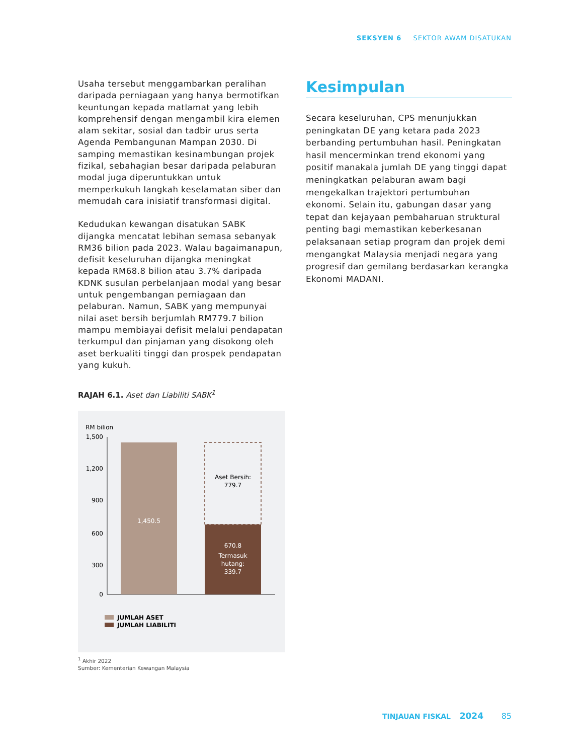SEKSYEN 6 SEKTOR AWAM DISATUKAN
Usaha tersebut menggambarkan peralihan daripada perniagaan yang hanya bermotifkan keuntungan kepada matlamat yang lebih komprehensif dengan mengambil kira elemen alam sekitar, sosial dan tadbir urus serta Agenda Pembangunan Mampan 2030. Di samping memastikan kesinambungan projek fizikal, sebahagian besar daripada pelaburan modal juga diperuntukkan untuk memperkukuh langkah keselamatan siber dan memudah cara inisiatif transformasi digital.
Kedudukan kewangan disatukan SABK dijangka mencatat lebihan semasa sebanyak RM36 bilion pada 2023. Walau bagaimanapun, defisit keseluruhan dijangka meningkat kepada RM68.8 bilion atau 3.7% daripada KDNK susulan perbelanjaan modal yang besar untuk pengembangan perniagaan dan pelaburan. Namun, SABK yang mempunyai nilai aset bersih berjumlah RM779.7 bilion mampu membiayai defisit melalui pendapatan terkumpul dan pinjaman yang disokong oleh aset berkualiti tinggi dan prospek pendapatan yang kukuh.
RAJAH 6.1. Aset dan Liabiliti SABK<sup>1</sup>
RM bilion
1,500
1,200
900
600
300
0
1,450.5
Aset Bersih:
779.7
670.8
Termasuk
hutang:
339.7
JUMLAH ASET
JUMLAH LIABILITI
<sup>1</sup> Akhir 2022
Sumber: Kementerian Kewangan Malaysia
Kesimpulan
Secara keseluruhan, CPS menunjukkan peningkatan DE yang ketara pada 2023 berbanding pertumbuhan hasil. Peningkatan hasil mencerminkan trend ekonomi yang positif manakala jumlah DE yang tinggi dapat meningkatkan pelaburan awam bagi mengekalkan trajektori pertumbuhan ekonomi. Selain itu, gabungan dasar yang tepat dan kejayaan pembaharuan struktural penting bagi memastikan keberkesanan pelaksanaan setiap program dan projek demi mengangkat Malaysia menjadi negara yang progresif dan gemilang berdasarkan kerangka Ekonomi MADANI.
TINJAUAN FISKAL 2024 85